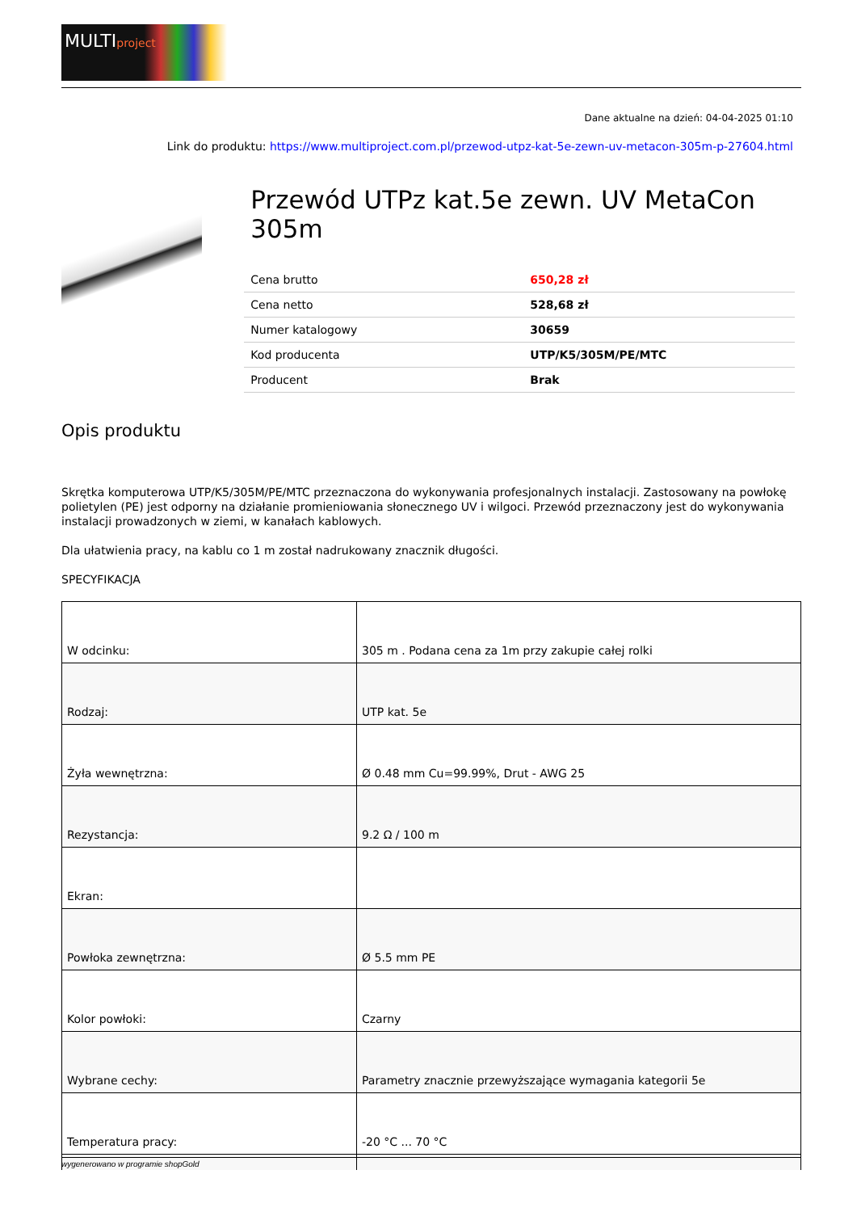MULTIproject
Dane aktualne na dzień: 04-04-2025 01:10
Link do produktu: https://www.multiproject.com.pl/przewod-utpz-kat-5e-zewn-uv-metacon-305m-p-27604.html
Przewód UTPz kat.5e zewn. UV MetaCon 305m
| Cena brutto | 650,28 zł |
| Cena netto | 528,68 zł |
| Numer katalogowy | 30659 |
| Kod producenta | UTP/K5/305M/PE/MTC |
| Producent | Brak |
Opis produktu
Skrętka komputerowa UTP/K5/305M/PE/MTC przeznaczona do wykonywania profesjonalnych instalacji. Zastosowany na powłokę polietylen (PE) jest odporny na działanie promieniowania słonecznego UV i wilgoci. Przewód przeznaczony jest do wykonywania instalacji prowadzonych w ziemi, w kanałach kablowych.
Dla ułatwienia pracy, na kablu co 1 m został nadrukowany znacznik długości.
SPECYFIKACJA
| W odcinku: | 305 m . Podana cena za 1m przy zakupie całej rolki |
| Rodzaj: | UTP kat. 5e |
| Żyła wewnętrzna: | Ø 0.48 mm Cu=99.99%, Drut - AWG 25 |
| Rezystancja: | 9.2 Ω / 100 m |
| Ekran: | |
| Powłoka zewnętrzna: | Ø 5.5 mm PE |
| Kolor powłoki: | Czarny |
| Wybrane cechy: | Parametry znacznie przewyższające wymagania kategorii 5e |
| Temperatura pracy: | -20 °C ... 70 °C |
wygenerowano w programie shopGold